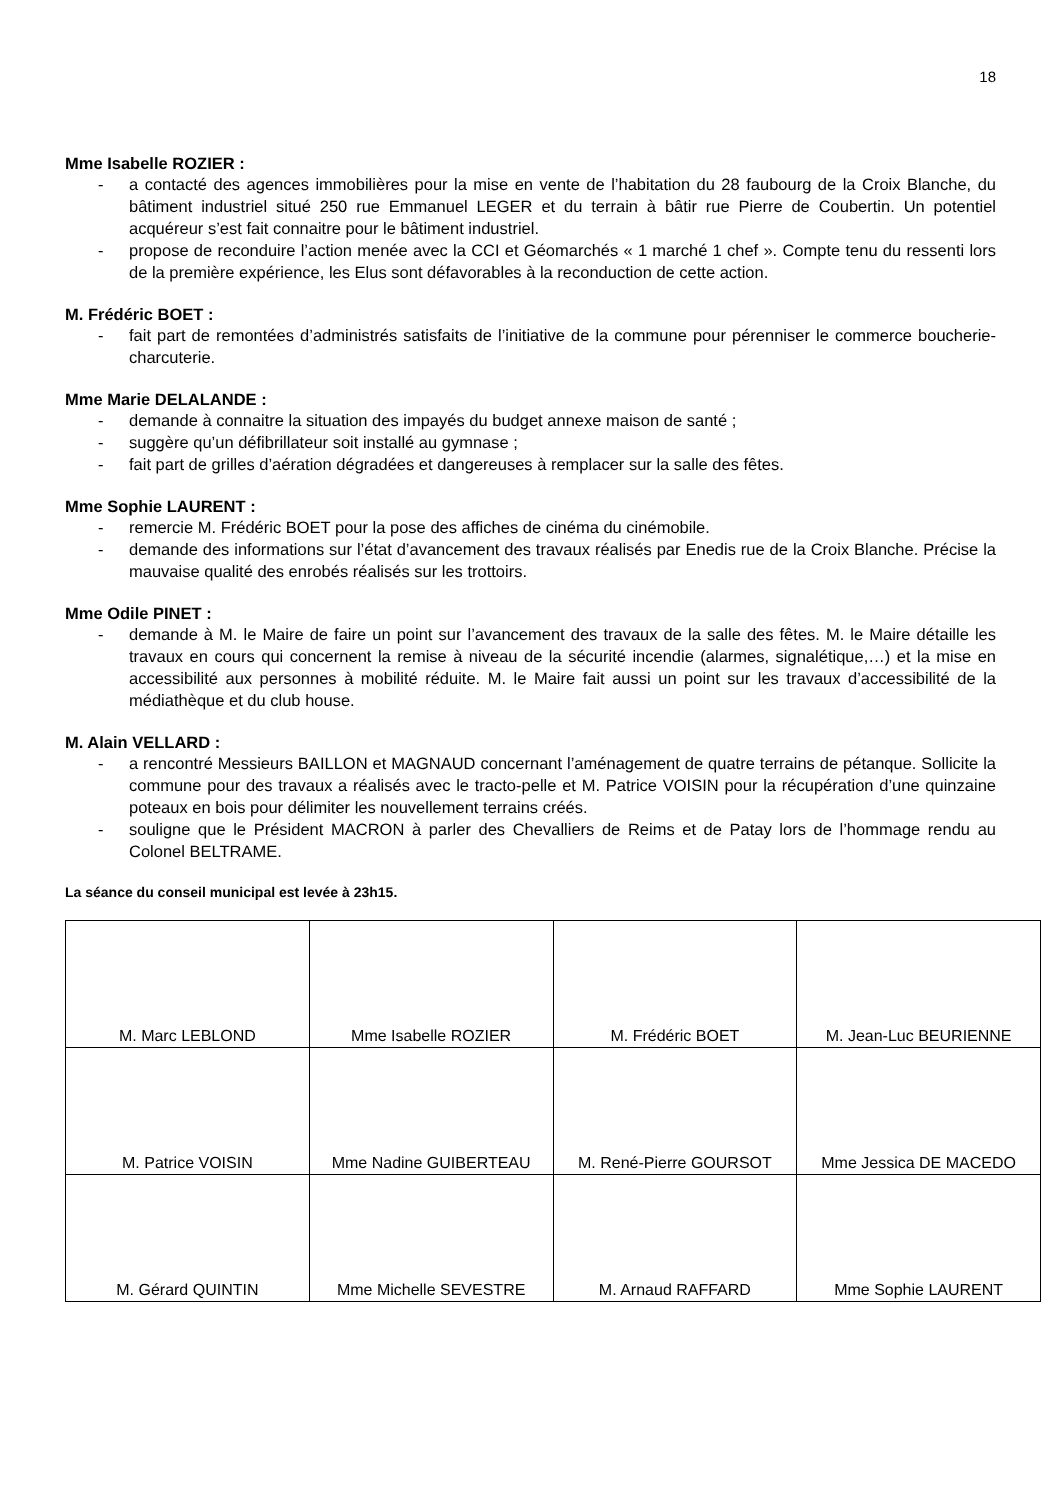18
Mme Isabelle ROZIER :
- a contacté des agences immobilières pour la mise en vente de l’habitation du 28 faubourg de la Croix Blanche, du bâtiment industriel situé 250 rue Emmanuel LEGER et du terrain à bâtir rue Pierre de Coubertin. Un potentiel acquéreur s’est fait connaitre pour le bâtiment industriel.
- propose de reconduire l’action menée avec la CCI et Géomarchés « 1 marché 1 chef ». Compte tenu du ressenti lors de la première expérience, les Elus sont défavorables à la reconduction de cette action.
M. Frédéric BOET :
- fait part de remontées d’administrés satisfaits de l’initiative de la commune pour pérenniser le commerce boucherie-charcuterie.
Mme Marie DELALANDE :
- demande à connaitre la situation des impayés du budget annexe maison de santé ;
- suggère qu’un défibrillateur soit installé au gymnase ;
- fait part de grilles d’aération dégradées et dangereuses à remplacer sur la salle des fêtes.
Mme Sophie LAURENT :
- remercie M. Frédéric BOET pour la pose des affiches de cinéma du cinémobile.
- demande des informations sur l’état d’avancement des travaux réalisés par Enedis rue de la Croix Blanche. Précise la mauvaise qualité des enrobés réalisés sur les trottoirs.
Mme Odile PINET :
- demande à M. le Maire de faire un point sur l’avancement des travaux de la salle des fêtes. M. le Maire détaille les travaux en cours qui concernent la remise à niveau de la sécurité incendie (alarmes, signalétique,…) et la mise en accessibilité aux personnes à mobilité réduite. M. le Maire fait aussi un point sur les travaux d’accessibilité de la médiathèque et du club house.
M. Alain VELLARD :
- a rencontré Messieurs BAILLON et MAGNAUD concernant l’aménagement de quatre terrains de pétanque. Sollicite la commune pour des travaux a réalisés avec le tracto-pelle et M. Patrice VOISIN pour la récupération d’une quinzaine poteaux en bois pour délimiter les nouvellement terrains créés.
- souligne que le Président MACRON à parler des Chevalliers de Reims et de Patay lors de l’hommage rendu au Colonel BELTRAME.
La séance du conseil municipal est levée à 23h15.
| M. Marc LEBLOND | Mme Isabelle ROZIER | M. Frédéric BOET | M. Jean-Luc BEURIENNE |
| M. Patrice VOISIN | Mme Nadine GUIBERTEAU | M. René-Pierre GOURSOT | Mme Jessica DE MACEDO |
| M. Gérard QUINTIN | Mme Michelle SEVESTRE | M. Arnaud RAFFARD | Mme Sophie LAURENT |